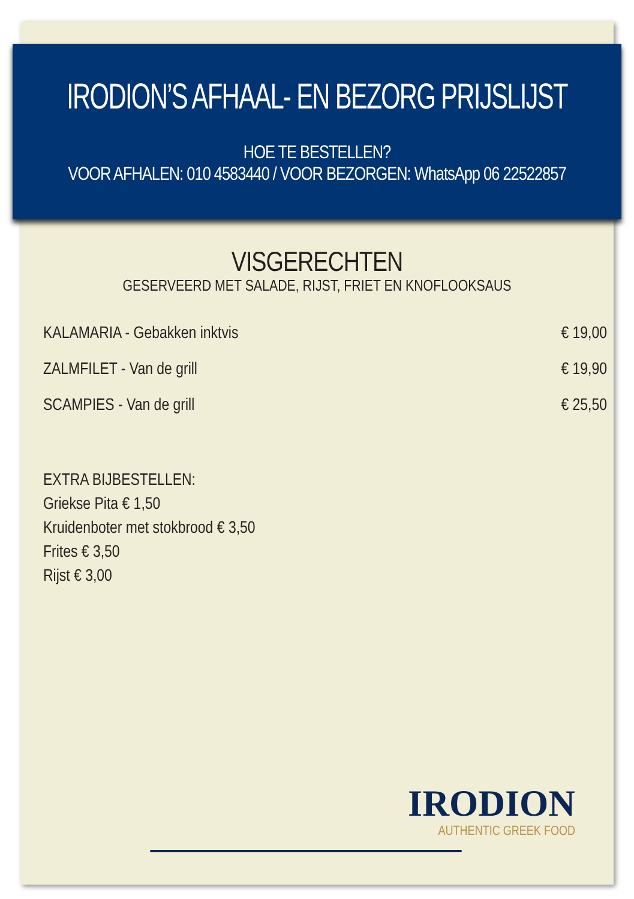IRODION’S AFHAAL- EN BEZORG PRIJSLIJST
HOE TE BESTELLEN?
VOOR AFHALEN: 010 4583440 / VOOR BEZORGEN: WhatsApp 06 22522857
VISGERECHTEN
GESERVEERD MET SALADE, RIJST, FRIET EN KNOFLOOKSAUS
KALAMARIA - Gebakken inktvis € 19,00
ZALMFILET - Van de grill € 19,90
SCAMPIES - Van de grill € 25,50
EXTRA BIJBESTELLEN:
Griekse Pita € 1,50
Kruidenboter met stokbrood € 3,50
Frites € 3,50
Rijst € 3,00
IRODION
AUTHENTIC GREEK FOOD